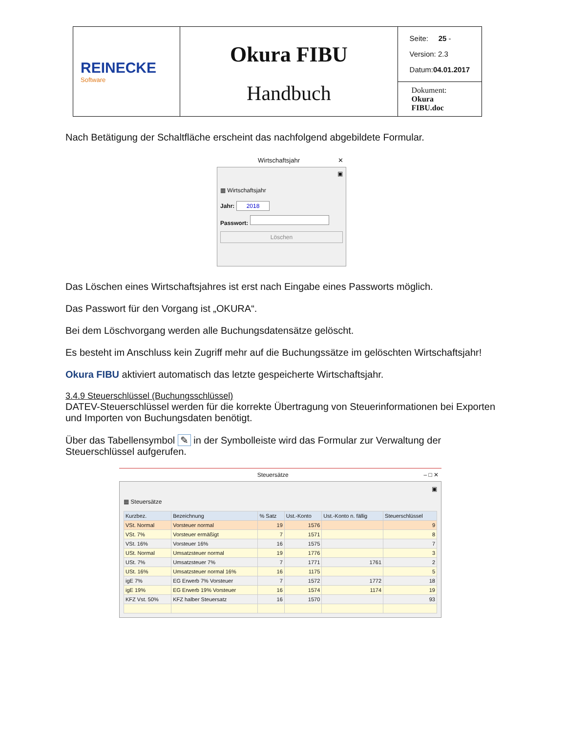| REINECKE Software | Okura FIBU Handbuch | Seite: 25 - Version: 2.3 Datum: 04.01.2017 |
| | | Dokument: Okura FIBU.doc |
Nach Betätigung der Schaltfläche erscheint das nachfolgend abgebildete Formular.
Wirtschaftsjahr ✕
▣
▦ Wirtschaftsjahr
Jahr: 2018
Passwort:
Löschen
Das Löschen eines Wirtschaftsjahres ist erst nach Eingabe eines Passworts möglich.
Das Passwort für den Vorgang ist „OKURA“.
Bei dem Löschvorgang werden alle Buchungsdatensätze gelöscht.
Es besteht im Anschluss kein Zugriff mehr auf die Buchungssätze im gelöschten Wirtschaftsjahr!
Okura FIBU aktiviert automatisch das letzte gespeicherte Wirtschaftsjahr.
3.4.9 Steuerschlüssel (Buchungsschlüssel)
DATEV-Steuerschlüssel werden für die korrekte Übertragung von Steuerinformationen bei Exporten und Importen von Buchungsdaten benötigt.
Über das Tabellensymbol ✎ in der Symbolleiste wird das Formular zur Verwaltung der Steuerschlüssel aufgerufen.
Steuersätze – □ ✕
▣
▦ Steuersätze
| Kurzbez. | Bezeichnung | % Satz | Ust.-Konto | Ust.-Konto n. fällig | Steuerschlüssel |
| --- | --- | --- | --- | --- | --- |
| VSt. Normal | Vorsteuer normal | 19 | 1576 | | 9 |
| VSt. 7% | Vorsteuer ermäßigt | 7 | 1571 | | 8 |
| VSt. 16% | Vorsteuer 16% | 16 | 1575 | | 7 |
| USt. Normal | Umsatzsteuer normal | 19 | 1776 | | 3 |
| USt. 7% | Umsatzsteuer 7% | 7 | 1771 | 1761 | 2 |
| USt. 16% | Umsatzsteuer normal 16% | 16 | 1175 | | 5 |
| igE 7% | EG Erwerb 7% Vorsteuer | 7 | 1572 | 1772 | 18 |
| igE 19% | EG Erwerb 19% Vorsteuer | 16 | 1574 | 1174 | 19 |
| KFZ Vst. 50% | KFZ halber Steuersatz | 16 | 1570 | | 93 |